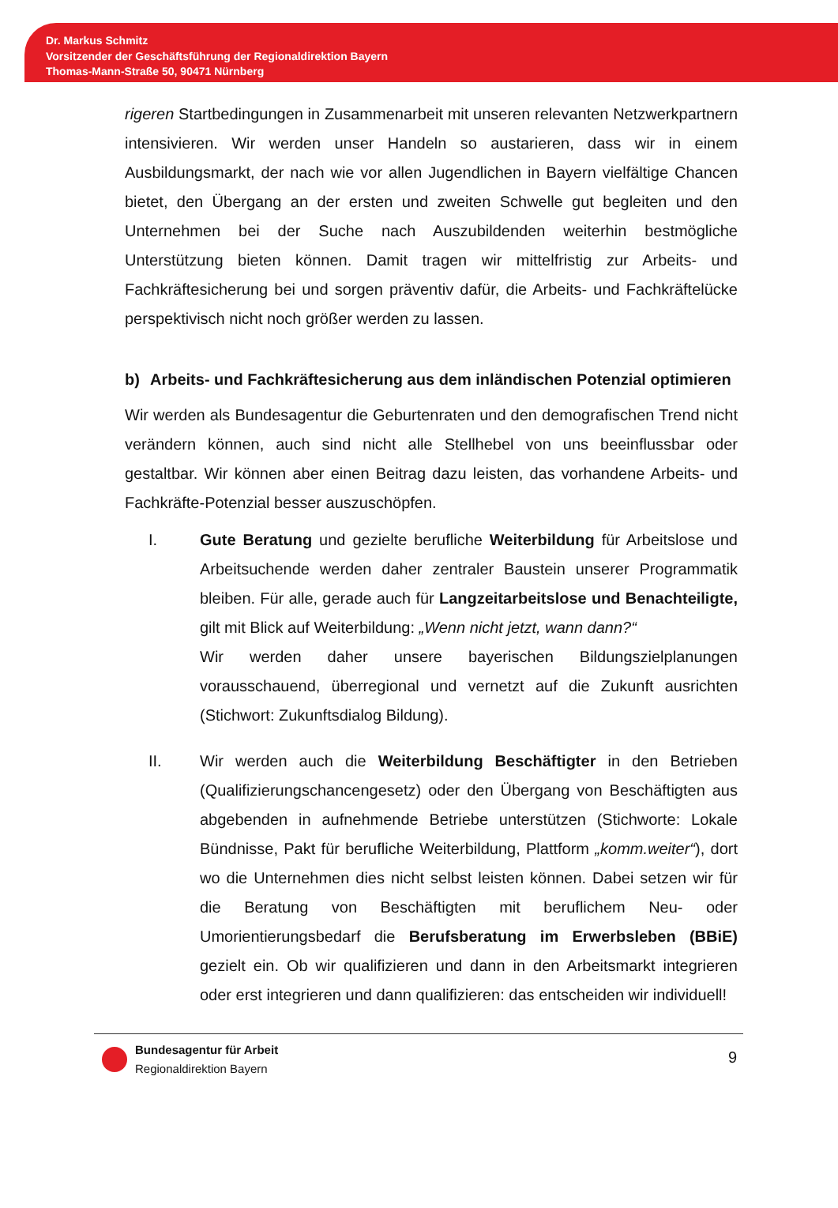Dr. Markus Schmitz
Vorsitzender der Geschäftsführung der Regionaldirektion Bayern
Thomas-Mann-Straße 50, 90471 Nürnberg
rigeren Startbedingungen in Zusammenarbeit mit unseren relevanten Netzwerkpartnern intensivieren. Wir werden unser Handeln so austarieren, dass wir in einem Ausbildungsmarkt, der nach wie vor allen Jugendlichen in Bayern vielfältige Chancen bietet, den Übergang an der ersten und zweiten Schwelle gut begleiten und den Unternehmen bei der Suche nach Auszubildenden weiterhin bestmögliche Unterstützung bieten können. Damit tragen wir mittelfristig zur Arbeits- und Fachkräftesicherung bei und sorgen präventiv dafür, die Arbeits- und Fachkräftelücke perspektivisch nicht noch größer werden zu lassen.
b) Arbeits- und Fachkräftesicherung aus dem inländischen Potenzial optimieren
Wir werden als Bundesagentur die Geburtenraten und den demografischen Trend nicht verändern können, auch sind nicht alle Stellhebel von uns beeinflussbar oder gestaltbar. Wir können aber einen Beitrag dazu leisten, das vorhandene Arbeits- und Fachkräfte-Potenzial besser auszuschöpfen.
I. Gute Beratung und gezielte berufliche Weiterbildung für Arbeitslose und Arbeitsuchende werden daher zentraler Baustein unserer Programmatik bleiben. Für alle, gerade auch für Langzeitarbeitslose und Benachteiligte, gilt mit Blick auf Weiterbildung: „Wenn nicht jetzt, wann dann?“
Wir werden daher unsere bayerischen Bildungszielplanungen vorausschauend, überregional und vernetzt auf die Zukunft ausrichten (Stichwort: Zukunftsdialog Bildung).
II. Wir werden auch die Weiterbildung Beschäftigter in den Betrieben (Qualifizierungschancengesetz) oder den Übergang von Beschäftigten aus abgebenden in aufnehmende Betriebe unterstützen (Stichworte: Lokale Bündnisse, Pakt für berufliche Weiterbildung, Plattform „komm.weiter“), dort wo die Unternehmen dies nicht selbst leisten können. Dabei setzen wir für die Beratung von Beschäftigten mit beruflichem Neu- oder Umorientierungsbedarf die Berufsberatung im Erwerbsleben (BBiE) gezielt ein. Ob wir qualifizieren und dann in den Arbeitsmarkt integrieren oder erst integrieren und dann qualifizieren: das entscheiden wir individuell!
Bundesagentur für Arbeit
Regionaldirektion Bayern
9